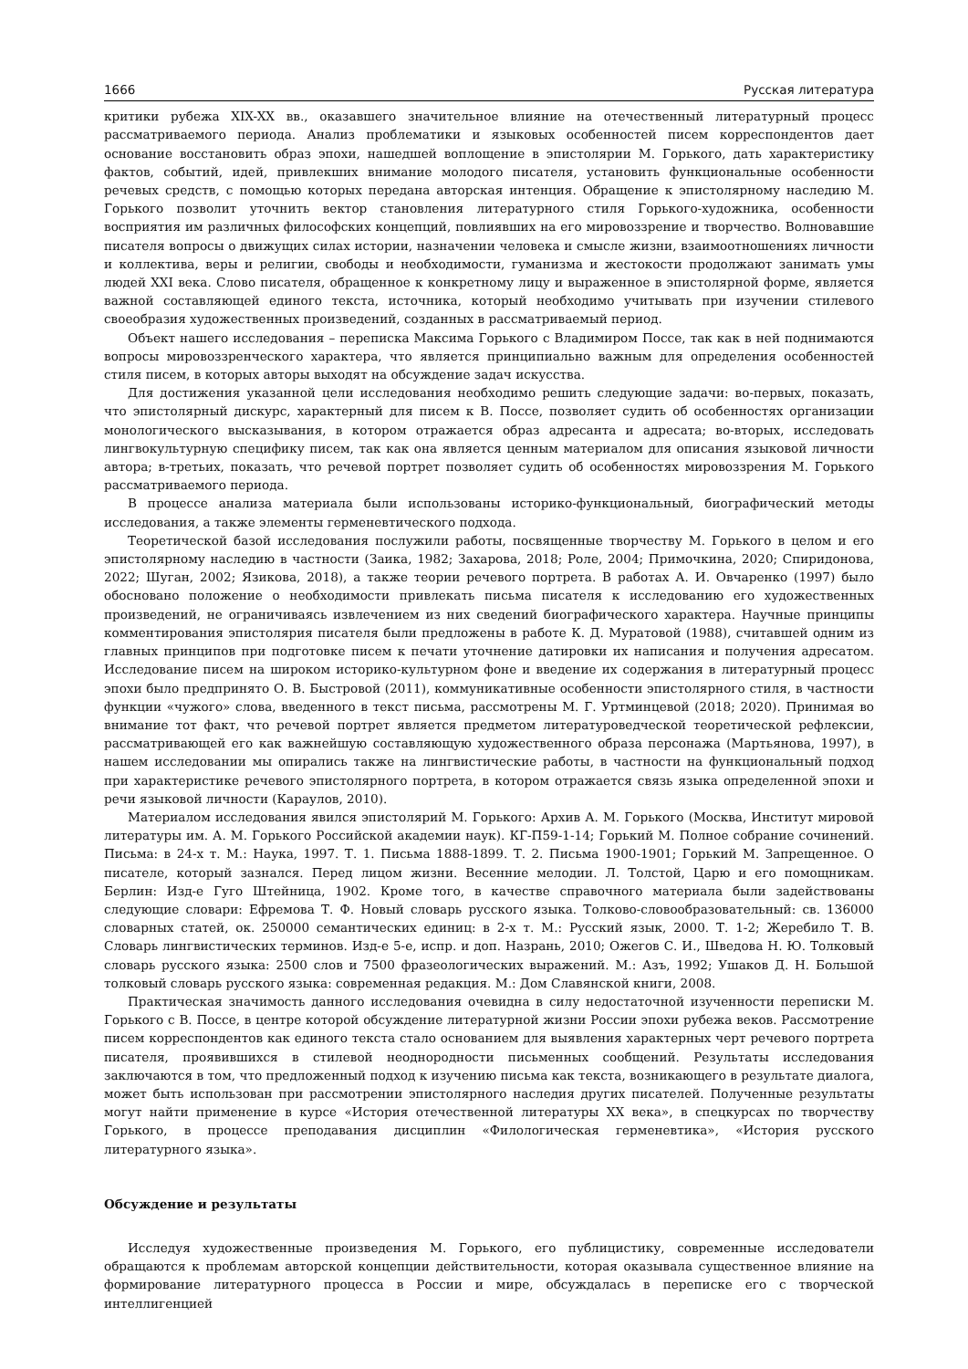1666 Русская литература
критики рубежа XIX-XX вв., оказавшего значительное влияние на отечественный литературный процесс рассматриваемого периода. Анализ проблематики и языковых особенностей писем корреспондентов дает основание восстановить образ эпохи, нашедшей воплощение в эпистолярии М. Горького, дать характеристику фактов, событий, идей, привлекших внимание молодого писателя, установить функциональные особенности речевых средств, с помощью которых передана авторская интенция. Обращение к эпистолярному наследию М. Горького позволит уточнить вектор становления литературного стиля Горького-художника, особенности восприятия им различных философских концепций, повлиявших на его мировоззрение и творчество. Волновавшие писателя вопросы о движущих силах истории, назначении человека и смысле жизни, взаимоотношениях личности и коллектива, веры и религии, свободы и необходимости, гуманизма и жестокости продолжают занимать умы людей XXI века. Слово писателя, обращенное к конкретному лицу и выраженное в эпистолярной форме, является важной составляющей единого текста, источника, который необходимо учитывать при изучении стилевого своеобразия художественных произведений, созданных в рассматриваемый период.
Объект нашего исследования – переписка Максима Горького с Владимиром Поссе, так как в ней поднимаются вопросы мировоззренческого характера, что является принципиально важным для определения особенностей стиля писем, в которых авторы выходят на обсуждение задач искусства.
Для достижения указанной цели исследования необходимо решить следующие задачи: во-первых, показать, что эпистолярный дискурс, характерный для писем к В. Поссе, позволяет судить об особенностях организации монологического высказывания, в котором отражается образ адресанта и адресата; во-вторых, исследовать лингвокультурную специфику писем, так как она является ценным материалом для описания языковой личности автора; в-третьих, показать, что речевой портрет позволяет судить об особенностях мировоззрения М. Горького рассматриваемого периода.
В процессе анализа материала были использованы историко-функциональный, биографический методы исследования, а также элементы герменевтического подхода.
Теоретической базой исследования послужили работы, посвященные творчеству М. Горького в целом и его эпистолярному наследию в частности (Заика, 1982; Захарова, 2018; Роле, 2004; Примочкина, 2020; Спиридонова, 2022; Шуган, 2002; Язикова, 2018), а также теории речевого портрета. В работах А. И. Овчаренко (1997) было обосновано положение о необходимости привлекать письма писателя к исследованию его художественных произведений, не ограничиваясь извлечением из них сведений биографического характера. Научные принципы комментирования эпистолярия писателя были предложены в работе К. Д. Муратовой (1988), считавшей одним из главных принципов при подготовке писем к печати уточнение датировки их написания и получения адресатом. Исследование писем на широком историко-культурном фоне и введение их содержания в литературный процесс эпохи было предпринято О. В. Быстровой (2011), коммуникативные особенности эпистолярного стиля, в частности функции «чужого» слова, введенного в текст письма, рассмотрены М. Г. Уртминцевой (2018; 2020). Принимая во внимание тот факт, что речевой портрет является предметом литературоведческой теоретической рефлексии, рассматривающей его как важнейшую составляющую художественного образа персонажа (Мартьянова, 1997), в нашем исследовании мы опирались также на лингвистические работы, в частности на функциональный подход при характеристике речевого эпистолярного портрета, в котором отражается связь языка определенной эпохи и речи языковой личности (Караулов, 2010).
Материалом исследования явился эпистолярий М. Горького: Архив А. М. Горького (Москва, Институт мировой литературы им. А. М. Горького Российской академии наук). КГ-П59-1-14; Горький М. Полное собрание сочинений. Письма: в 24-х т. М.: Наука, 1997. Т. 1. Письма 1888-1899. Т. 2. Письма 1900-1901; Горький М. Запрещенное. О писателе, который зазнался. Перед лицом жизни. Весенние мелодии. Л. Толстой, Царю и его помощникам. Берлин: Изд-е Гуго Штейница, 1902. Кроме того, в качестве справочного материала были задействованы следующие словари: Ефремова Т. Ф. Новый словарь русского языка. Толково-словообразовательный: св. 136000 словарных статей, ок. 250000 семантических единиц: в 2-х т. М.: Русский язык, 2000. Т. 1-2; Жеребило Т. В. Словарь лингвистических терминов. Изд-е 5-е, испр. и доп. Назрань, 2010; Ожегов С. И., Шведова Н. Ю. Толковый словарь русского языка: 2500 слов и 7500 фразеологических выражений. М.: Азъ, 1992; Ушаков Д. Н. Большой толковый словарь русского языка: современная редакция. М.: Дом Славянской книги, 2008.
Практическая значимость данного исследования очевидна в силу недостаточной изученности переписки М. Горького с В. Поссе, в центре которой обсуждение литературной жизни России эпохи рубежа веков. Рассмотрение писем корреспондентов как единого текста стало основанием для выявления характерных черт речевого портрета писателя, проявившихся в стилевой неоднородности письменных сообщений. Результаты исследования заключаются в том, что предложенный подход к изучению письма как текста, возникающего в результате диалога, может быть использован при рассмотрении эпистолярного наследия других писателей. Полученные результаты могут найти применение в курсе «История отечественной литературы XX века», в спецкурсах по творчеству Горького, в процессе преподавания дисциплин «Филологическая герменевтика», «История русского литературного языка».
Обсуждение и результаты
Исследуя художественные произведения М. Горького, его публицистику, современные исследователи обращаются к проблемам авторской концепции действительности, которая оказывала существенное влияние на формирование литературного процесса в России и мире, обсуждалась в переписке его с творческой интеллигенцией